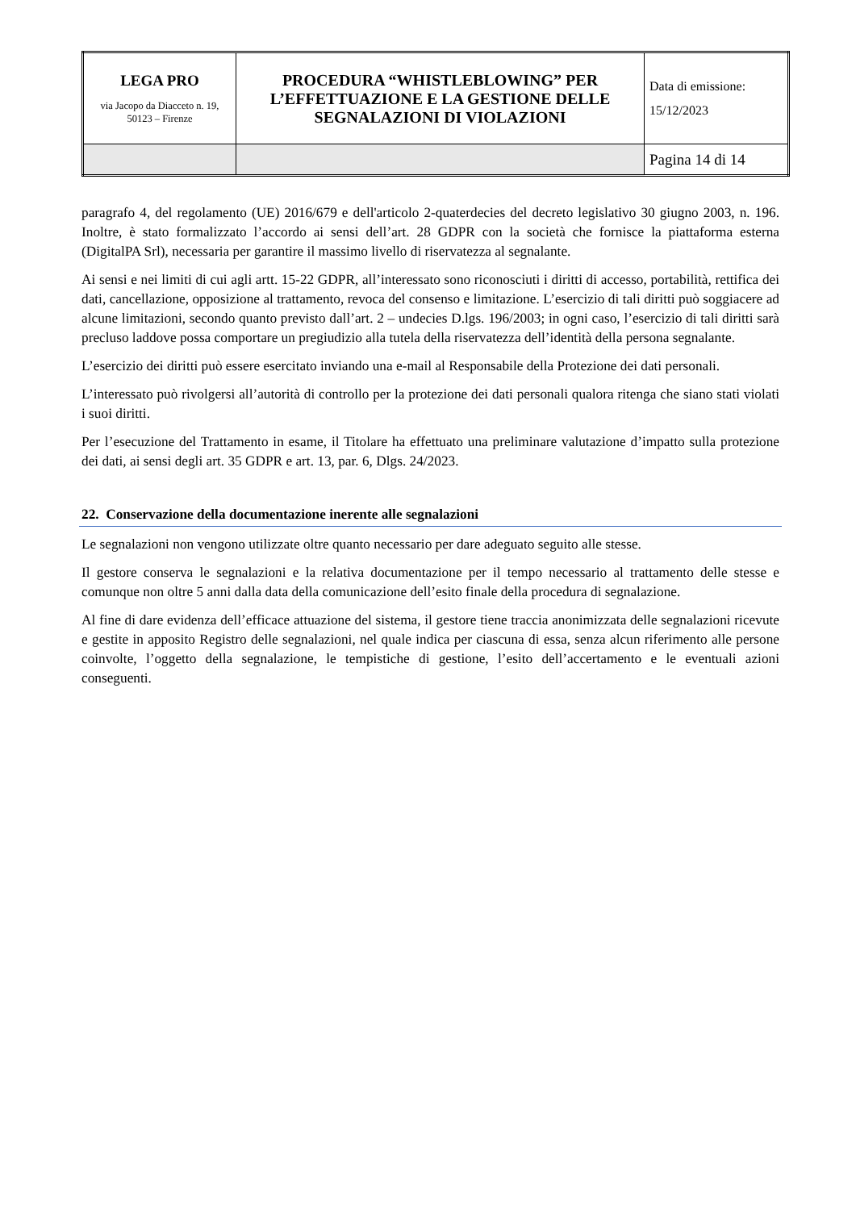| LEGA PRO via Jacopo da Diacceto n. 19, 50123 – Firenze | PROCEDURA “WHISTLEBLOWING” PER L’EFFETTUAZIONE E LA GESTIONE DELLE SEGNALAZIONI DI VIOLAZIONI | Data di emissione: 15/12/2023 |
| | | Pagina 14 di 14 |
paragrafo 4, del regolamento (UE) 2016/679 e dell'articolo 2-quaterdecies del decreto legislativo 30 giugno 2003, n. 196. Inoltre, è stato formalizzato l’accordo ai sensi dell’art. 28 GDPR con la società che fornisce la piattaforma esterna (DigitalPA Srl), necessaria per garantire il massimo livello di riservatezza al segnalante.
Ai sensi e nei limiti di cui agli artt. 15-22 GDPR, all’interessato sono riconosciuti i diritti di accesso, portabilità, rettifica dei dati, cancellazione, opposizione al trattamento, revoca del consenso e limitazione. L’esercizio di tali diritti può soggiacere ad alcune limitazioni, secondo quanto previsto dall’art. 2 – undecies D.lgs. 196/2003; in ogni caso, l’esercizio di tali diritti sarà precluso laddove possa comportare un pregiudizio alla tutela della riservatezza dell’identità della persona segnalante.
L’esercizio dei diritti può essere esercitato inviando una e-mail al Responsabile della Protezione dei dati personali.
L’interessato può rivolgersi all’autorità di controllo per la protezione dei dati personali qualora ritenga che siano stati violati i suoi diritti.
Per l’esecuzione del Trattamento in esame, il Titolare ha effettuato una preliminare valutazione d’impatto sulla protezione dei dati, ai sensi degli art. 35 GDPR e art. 13, par. 6, Dlgs. 24/2023.
22. Conservazione della documentazione inerente alle segnalazioni
Le segnalazioni non vengono utilizzate oltre quanto necessario per dare adeguato seguito alle stesse.
Il gestore conserva le segnalazioni e la relativa documentazione per il tempo necessario al trattamento delle stesse e comunque non oltre 5 anni dalla data della comunicazione dell’esito finale della procedura di segnalazione.
Al fine di dare evidenza dell’efficace attuazione del sistema, il gestore tiene traccia anonimizzata delle segnalazioni ricevute e gestite in apposito Registro delle segnalazioni, nel quale indica per ciascuna di essa, senza alcun riferimento alle persone coinvolte, l’oggetto della segnalazione, le tempistiche di gestione, l’esito dell’accertamento e le eventuali azioni conseguenti.